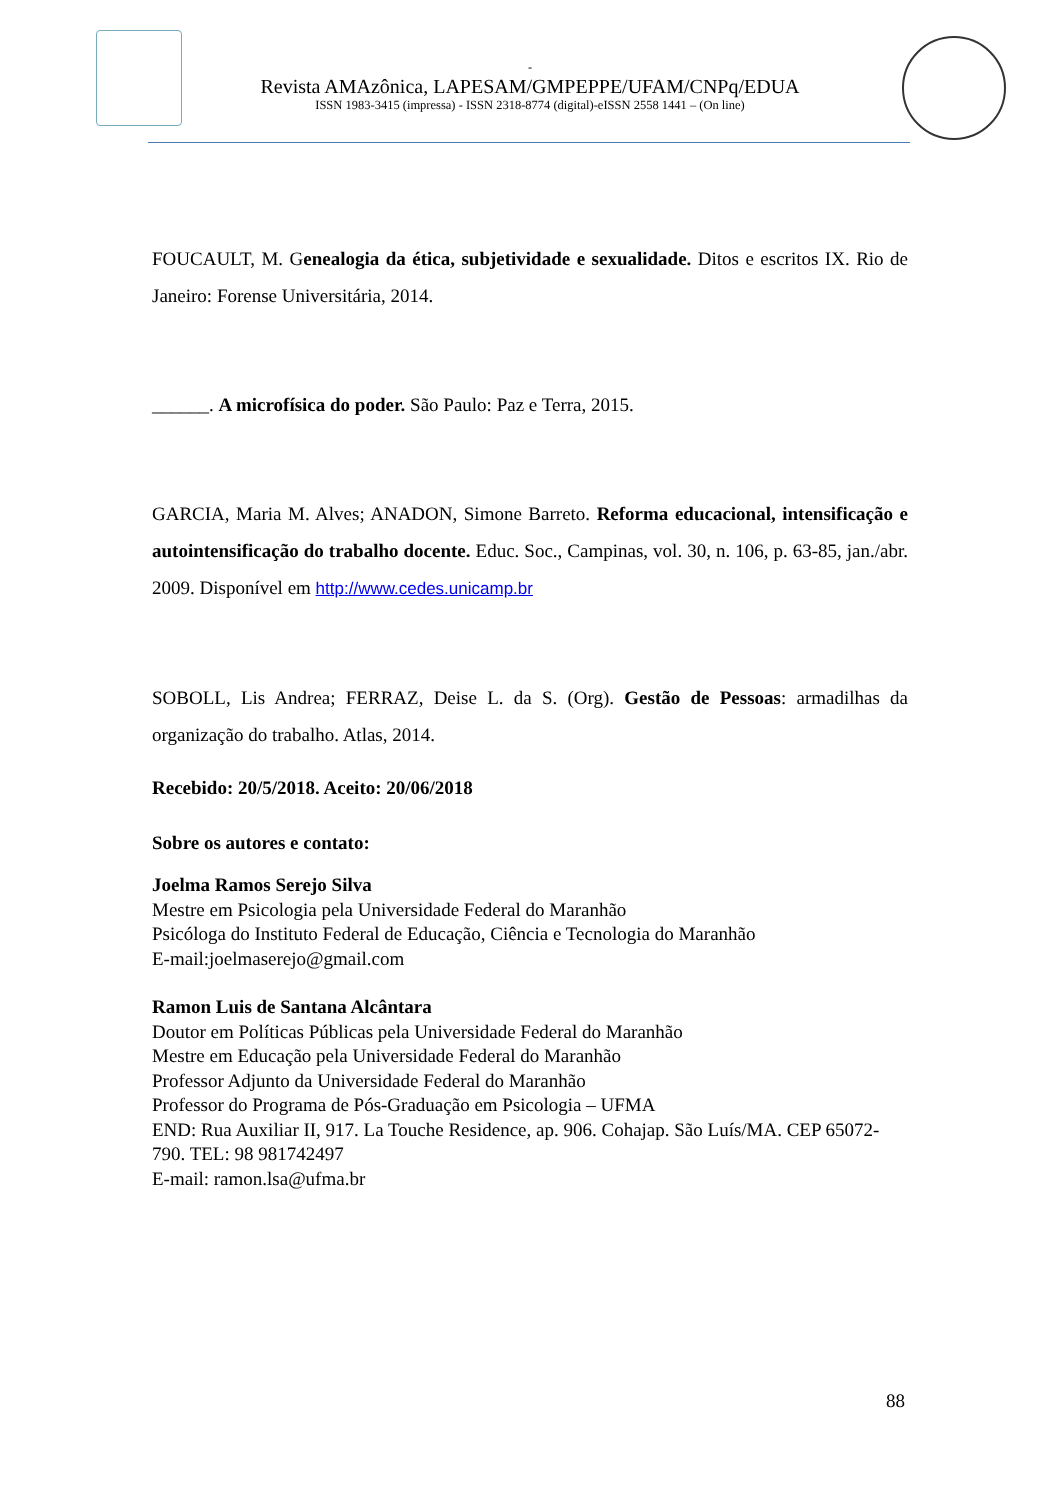-
Revista AMAzônica, LAPESAM/GMPEPPE/UFAM/CNPq/EDUA
ISSN 1983-3415 (impressa) - ISSN 2318-8774 (digital)-eISSN 2558 1441 – (On line)
FOUCAULT, M. Genealogia da ética, subjetividade e sexualidade. Ditos e escritos IX. Rio de Janeiro: Forense Universitária, 2014.
______. A microfísica do poder. São Paulo: Paz e Terra, 2015.
GARCIA, Maria M. Alves; ANADON, Simone Barreto. Reforma educacional, intensificação e autointensificação do trabalho docente. Educ. Soc., Campinas, vol. 30, n. 106, p. 63-85, jan./abr. 2009. Disponível em http://www.cedes.unicamp.br
SOBOLL, Lis Andrea; FERRAZ, Deise L. da S. (Org). Gestão de Pessoas: armadilhas da organização do trabalho. Atlas, 2014.
Recebido: 20/5/2018. Aceito: 20/06/2018
Sobre os autores e contato:
Joelma Ramos Serejo Silva
Mestre em Psicologia pela Universidade Federal do Maranhão
Psicóloga do Instituto Federal de Educação, Ciência e Tecnologia do Maranhão
E-mail:joelmaserejo@gmail.com
Ramon Luis de Santana Alcântara
Doutor em Políticas Públicas pela Universidade Federal do Maranhão
Mestre em Educação pela Universidade Federal do Maranhão
Professor Adjunto da Universidade Federal do Maranhão
Professor do Programa de Pós-Graduação em Psicologia – UFMA
END: Rua Auxiliar II, 917. La Touche Residence, ap. 906. Cohajap. São Luís/MA. CEP 65072-790. TEL: 98 981742497
E-mail: ramon.lsa@ufma.br
88